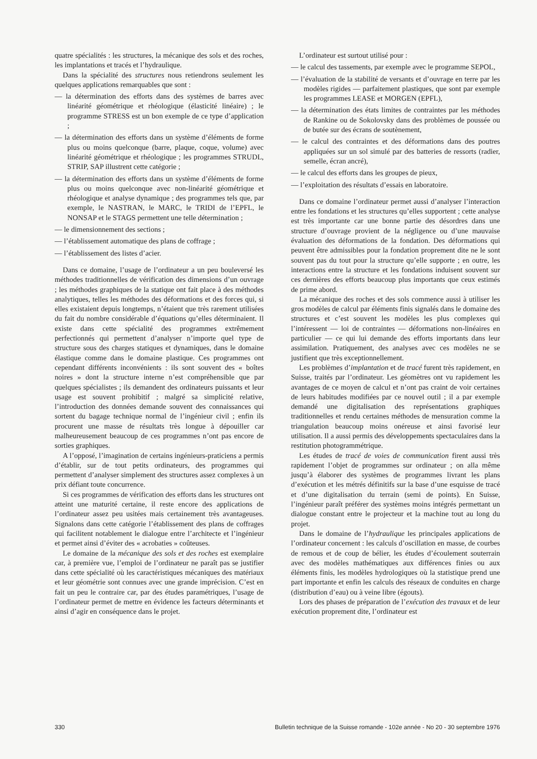quatre spécialités : les structures, la mécanique des sols et des roches, les implantations et tracés et l’hydraulique.
Dans la spécialité des structures nous retiendrons seulement les quelques applications remarquables que sont :
— la détermination des efforts dans des systèmes de barres avec linéarité géométrique et rhéologique (élasticité linéaire) ; le programme STRESS est un bon exemple de ce type d’application ;
— la détermination des efforts dans un système d’éléments de forme plus ou moins quelconque (barre, plaque, coque, volume) avec linéarité géométrique et rhéologique ; les programmes STRUDL, STRIP, SAP illustrent cette catégorie ;
— la détermination des efforts dans un système d’éléments de forme plus ou moins quelconque avec non-linéarité géométrique et rhéologique et analyse dynamique ; des programmes tels que, par exemple, le NASTRAN, le MARC, le TRIDI de l’EPFL, le NONSAP et le STAGS permettent une telle détermination ;
— le dimensionnement des sections ;
— l’établissement automatique des plans de coffrage ;
— l’établissement des listes d’acier.
Dans ce domaine, l’usage de l’ordinateur a un peu bouleversé les méthodes traditionnelles de vérification des dimensions d’un ouvrage ; les méthodes graphiques de la statique ont fait place à des méthodes analytiques, telles les méthodes des déformations et des forces qui, si elles existaient depuis longtemps, n’étaient que très rarement utilisées du fait du nombre considérable d’équations qu’elles déterminaient. Il existe dans cette spécialité des programmes extrêmement perfectionnés qui permettent d’analyser n’importe quel type de structure sous des charges statiques et dynamiques, dans le domaine élastique comme dans le domaine plastique. Ces programmes ont cependant différents inconvénients : ils sont souvent des « boîtes noires » dont la structure interne n’est compréhensible que par quelques spécialistes ; ils demandent des ordinateurs puissants et leur usage est souvent prohibitif ; malgré sa simplicité relative, l’introduction des données demande souvent des connaissances qui sortent du bagage technique normal de l’ingénieur civil ; enfin ils procurent une masse de résultats très longue à dépouiller car malheureusement beaucoup de ces programmes n’ont pas encore de sorties graphiques.
A l’opposé, l’imagination de certains ingénieurs-praticiens a permis d’établir, sur de tout petits ordinateurs, des programmes qui permettent d’analyser simplement des structures assez complexes à un prix défiant toute concurrence.
Si ces programmes de vérification des efforts dans les structures ont atteint une maturité certaine, il reste encore des applications de l’ordinateur assez peu usitées mais certainement très avantageuses. Signalons dans cette catégorie l’établissement des plans de coffrages qui facilitent notablement le dialogue entre l’architecte et l’ingénieur et permet ainsi d’éviter des « acrobaties » coûteuses.
Le domaine de la mécanique des sols et des roches est exemplaire car, à première vue, l’emploi de l’ordinateur ne paraît pas se justifier dans cette spécialité où les caractéristiques mécaniques des matériaux et leur géométrie sont connues avec une grande imprécision. C’est en fait un peu le contraire car, par des études paramétriques, l’usage de l’ordinateur permet de mettre en évidence les facteurs déterminants et ainsi d’agir en conséquence dans le projet.
L’ordinateur est surtout utilisé pour :
— le calcul des tassements, par exemple avec le programme SEPOL,
— l’évaluation de la stabilité de versants et d’ouvrage en terre par les modèles rigides — parfaitement plastiques, que sont par exemple les programmes LEASE et MORGEN (EPFL),
— la détermination des états limites de contraintes par les méthodes de Rankine ou de Sokolovsky dans des problèmes de poussée ou de butée sur des écrans de soutènement,
— le calcul des contraintes et des déformations dans des poutres appliquées sur un sol simulé par des batteries de ressorts (radier, semelle, écran ancré),
— le calcul des efforts dans les groupes de pieux,
— l’exploitation des résultats d’essais en laboratoire.
Dans ce domaine l’ordinateur permet aussi d’analyser l’interaction entre les fondations et les structures qu’elles supportent ; cette analyse est très importante car une bonne partie des désordres dans une structure d’ouvrage provient de la négligence ou d’une mauvaise évaluation des déformations de la fondation. Des déformations qui peuvent être admissibles pour la fondation proprement dite ne le sont souvent pas du tout pour la structure qu’elle supporte ; en outre, les interactions entre la structure et les fondations induisent souvent sur ces dernières des efforts beaucoup plus importants que ceux estimés de prime abord.
La mécanique des roches et des sols commence aussi à utiliser les gros modèles de calcul par éléments finis signalés dans le domaine des structures et c’est souvent les modèles les plus complexes qui l’intéressent — loi de contraintes — déformations non-linéaires en particulier — ce qui lui demande des efforts importants dans leur assimilation. Pratiquement, des analyses avec ces modèles ne se justifient que très exceptionnellement.
Les problèmes d’implantation et de tracé furent très rapidement, en Suisse, traités par l’ordinateur. Les géomètres ont vu rapidement les avantages de ce moyen de calcul et n’ont pas craint de voir certaines de leurs habitudes modifiées par ce nouvel outil ; il a par exemple demandé une digitalisation des représentations graphiques traditionnelles et rendu certaines méthodes de mensuration comme la triangulation beaucoup moins onéreuse et ainsi favorisé leur utilisation. Il a aussi permis des développements spectaculaires dans la restitution photogrammétrique.
Les études de tracé de voies de communication firent aussi très rapidement l’objet de programmes sur ordinateur ; on alla même jusqu’à élaborer des systèmes de programmes livrant les plans d’exécution et les métrés définitifs sur la base d’une esquisse de tracé et d’une digitalisation du terrain (semi de points). En Suisse, l’ingénieur paraît préférer des systèmes moins intégrés permettant un dialogue constant entre le projecteur et la machine tout au long du projet.
Dans le domaine de l’hydraulique les principales applications de l’ordinateur concernent : les calculs d’oscillation en masse, de courbes de remous et de coup de bélier, les études d’écoulement souterrain avec des modèles mathématiques aux différences finies ou aux éléments finis, les modèles hydrologiques où la statistique prend une part importante et enfin les calculs des réseaux de conduites en charge (distribution d’eau) ou à veine libre (égouts).
Lors des phases de préparation de l’exécution des travaux et de leur exécution proprement dite, l’ordinateur est
330 Bulletin technique de la Suisse romande - 102e année - No 20 - 30 septembre 1976